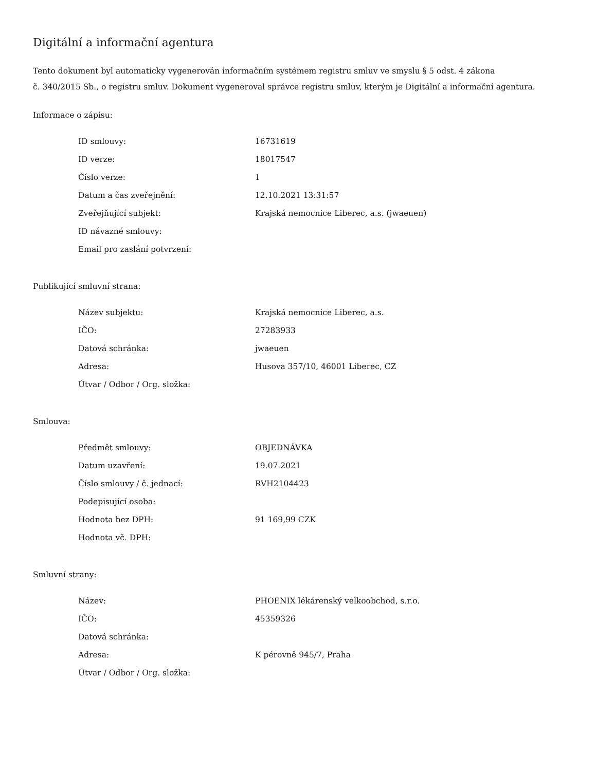Digitální a informační agentura
Tento dokument byl automaticky vygenerován informačním systémem registru smluv ve smyslu § 5 odst. 4 zákona
č. 340/2015 Sb., o registru smluv. Dokument vygeneroval správce registru smluv, kterým je Digitální a informační agentura.
Informace o zápisu:
| ID smlouvy: | 16731619 |
| ID verze: | 18017547 |
| Číslo verze: | 1 |
| Datum a čas zveřejnění: | 12.10.2021 13:31:57 |
| Zveřejňující subjekt: | Krajská nemocnice Liberec, a.s. (jwaeuen) |
| ID návazné smlouvy: | |
| Email pro zaslání potvrzení: | |
Publikující smluvní strana:
| Název subjektu: | Krajská nemocnice Liberec, a.s. |
| IČO: | 27283933 |
| Datová schránka: | jwaeuen |
| Adresa: | Husova 357/10, 46001 Liberec, CZ |
| Útvar / Odbor / Org. složka: | |
Smlouva:
| Předmět smlouvy: | OBJEDNÁVKA |
| Datum uzavření: | 19.07.2021 |
| Číslo smlouvy / č. jednací: | RVH2104423 |
| Podepisující osoba: | |
| Hodnota bez DPH: | 91 169,99 CZK |
| Hodnota vč. DPH: | |
Smluvní strany:
| Název: | PHOENIX lékárenský velkoobchod, s.r.o. |
| IČO: | 45359326 |
| Datová schránka: | |
| Adresa: | K pérovně 945/7, Praha |
| Útvar / Odbor / Org. složka: | |